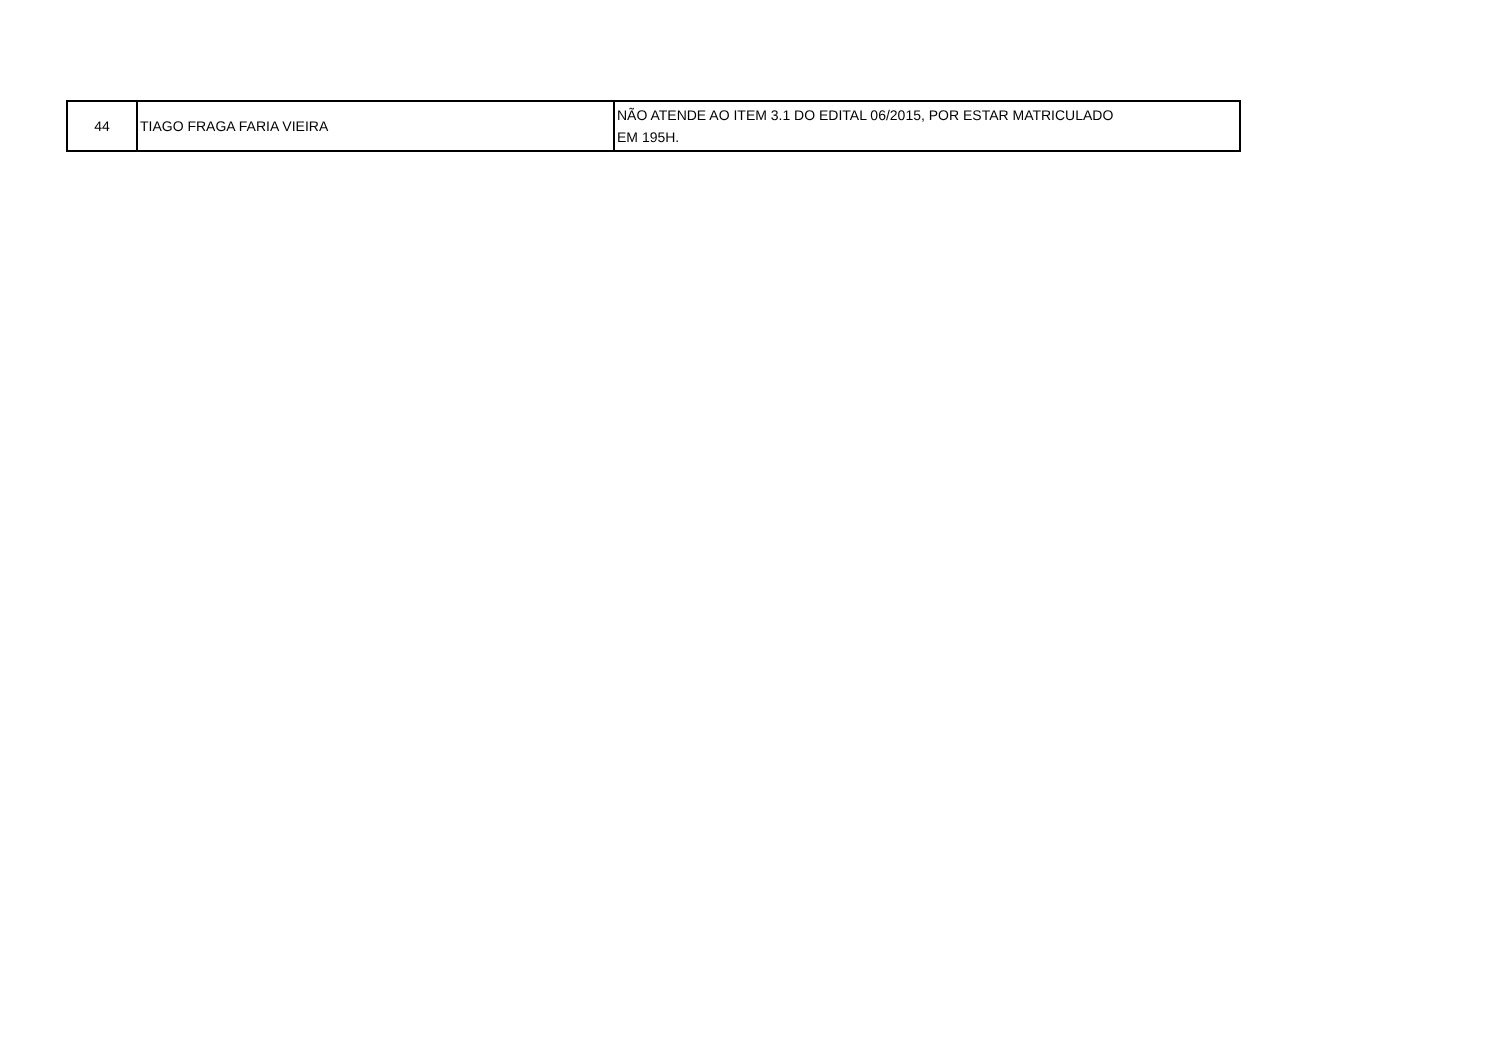| 44 | TIAGO FRAGA FARIA VIEIRA | NÃO ATENDE AO ITEM 3.1 DO EDITAL 06/2015, POR ESTAR MATRICULADO EM 195H. |